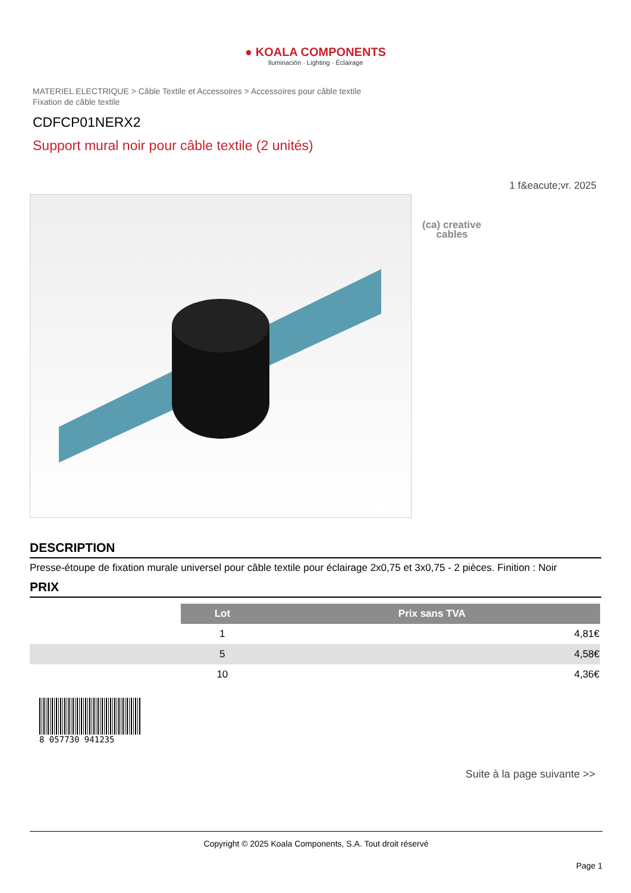● KOALA COMPONENTS
Iluminación · Lighting · Éclairage
MATERIEL ELECTRIQUE > Câble Textile et Accessoires > Accessoires pour câble textile
Fixation de câble textile
CDFCP01NERX2
Support mural noir pour câble textile (2 unités)
1 f&eacute;vr. 2025
(ca) creative
cables
DESCRIPTION
Presse-étoupe de fixation murale universel pour câble textile pour éclairage 2x0,75 et 3x0,75 - 2 pièces. Finition : Noir
PRIX
| | Lot | Prix sans TVA |
| | 1 | 4,81€ |
| | 5 | 4,58€ |
| | 10 | 4,36€ |
8 057730 941235
Suite à la page suivante >>
Copyright © 2025 Koala Components, S.A. Tout droit réservé
Page 1